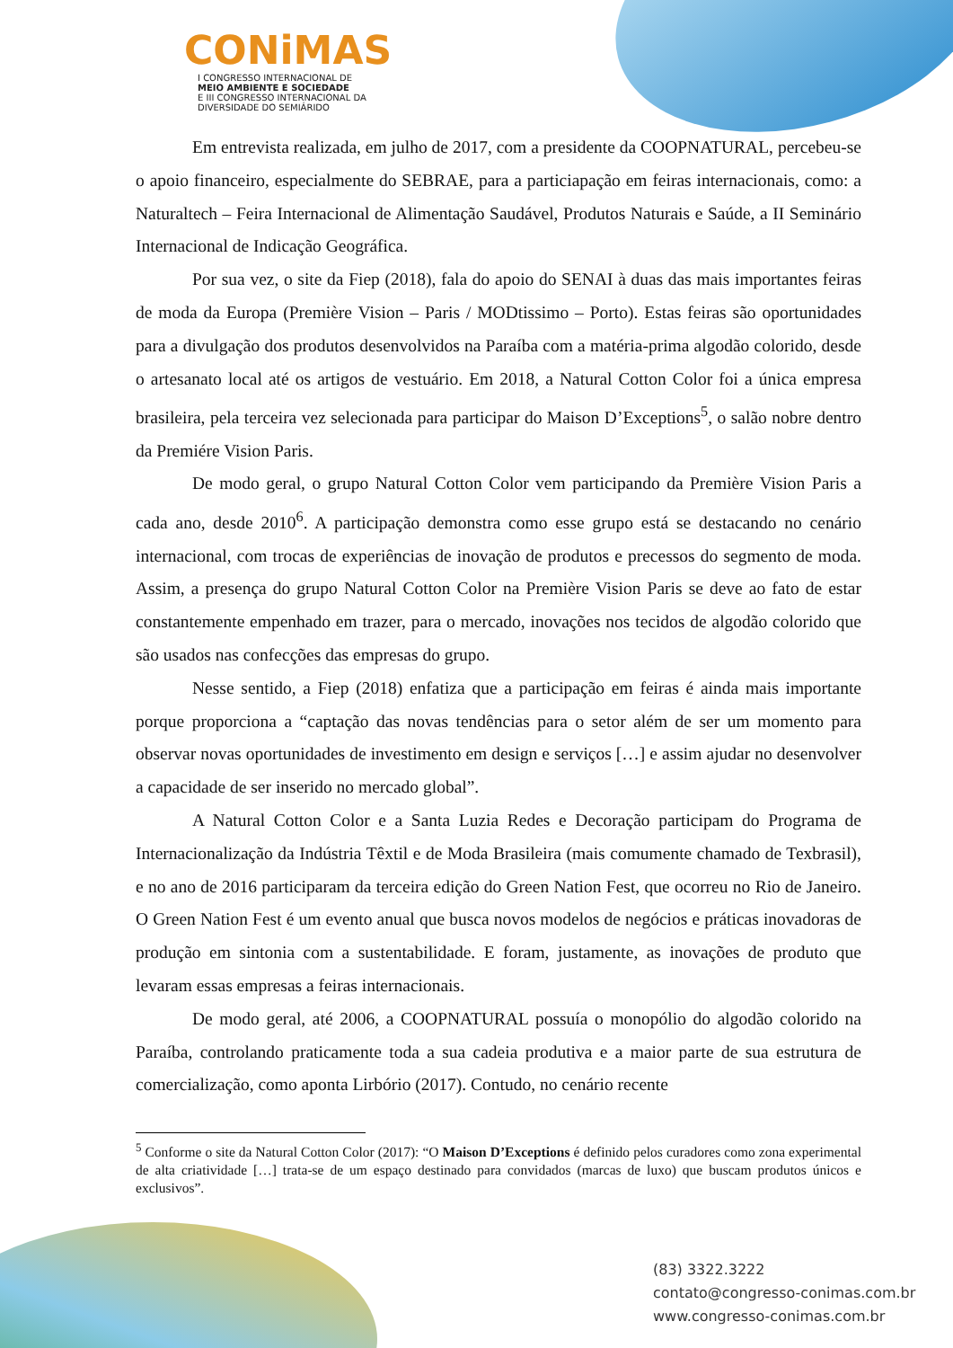CONiMAS
I CONGRESSO INTERNACIONAL DE
MEIO AMBIENTE E SOCIEDADE
E III CONGRESSO INTERNACIONAL DA DIVERSIDADE DO SEMIÁRIDO
Em entrevista realizada, em julho de 2017, com a presidente da COOPNATURAL, percebeu-se o apoio financeiro, especialmente do SEBRAE, para a particiapação em feiras internacionais, como: a Naturaltech – Feira Internacional de Alimentação Saudável, Produtos Naturais e Saúde, a II Seminário Internacional de Indicação Geográfica.
Por sua vez, o site da Fiep (2018), fala do apoio do SENAI à duas das mais importantes feiras de moda da Europa (Première Vision – Paris / MODtissimo – Porto). Estas feiras são oportunidades para a divulgação dos produtos desenvolvidos na Paraíba com a matéria-prima algodão colorido, desde o artesanato local até os artigos de vestuário. Em 2018, a Natural Cotton Color foi a única empresa brasileira, pela terceira vez selecionada para participar do Maison D’Exceptions<sup>5</sup>, o salão nobre dentro da Premiére Vision Paris.
De modo geral, o grupo Natural Cotton Color vem participando da Première Vision Paris a cada ano, desde 2010<sup>6</sup>. A participação demonstra como esse grupo está se destacando no cenário internacional, com trocas de experiências de inovação de produtos e precessos do segmento de moda. Assim, a presença do grupo Natural Cotton Color na Première Vision Paris se deve ao fato de estar constantemente empenhado em trazer, para o mercado, inovações nos tecidos de algodão colorido que são usados nas confecções das empresas do grupo.
Nesse sentido, a Fiep (2018) enfatiza que a participação em feiras é ainda mais importante porque proporciona a “captação das novas tendências para o setor além de ser um momento para observar novas oportunidades de investimento em design e serviços […] e assim ajudar no desenvolver a capacidade de ser inserido no mercado global”.
A Natural Cotton Color e a Santa Luzia Redes e Decoração participam do Programa de Internacionalização da Indústria Têxtil e de Moda Brasileira (mais comumente chamado de Texbrasil), e no ano de 2016 participaram da terceira edição do Green Nation Fest, que ocorreu no Rio de Janeiro. O Green Nation Fest é um evento anual que busca novos modelos de negócios e práticas inovadoras de produção em sintonia com a sustentabilidade. E foram, justamente, as inovações de produto que levaram essas empresas a feiras internacionais.
De modo geral, até 2006, a COOPNATURAL possuía o monopólio do algodão colorido na Paraíba, controlando praticamente toda a sua cadeia produtiva e a maior parte de sua estrutura de comercialização, como aponta Lirbório (2017). Contudo, no cenário recente
<sup>5</sup> Conforme o site da Natural Cotton Color (2017): “O Maison D’Exceptions é definido pelos curadores como zona experimental de alta criatividade […] trata-se de um espaço destinado para convidados (marcas de luxo) que buscam produtos únicos e exclusivos”.
(83) 3322.3222
contato@congresso-conimas.com.br
www.congresso-conimas.com.br